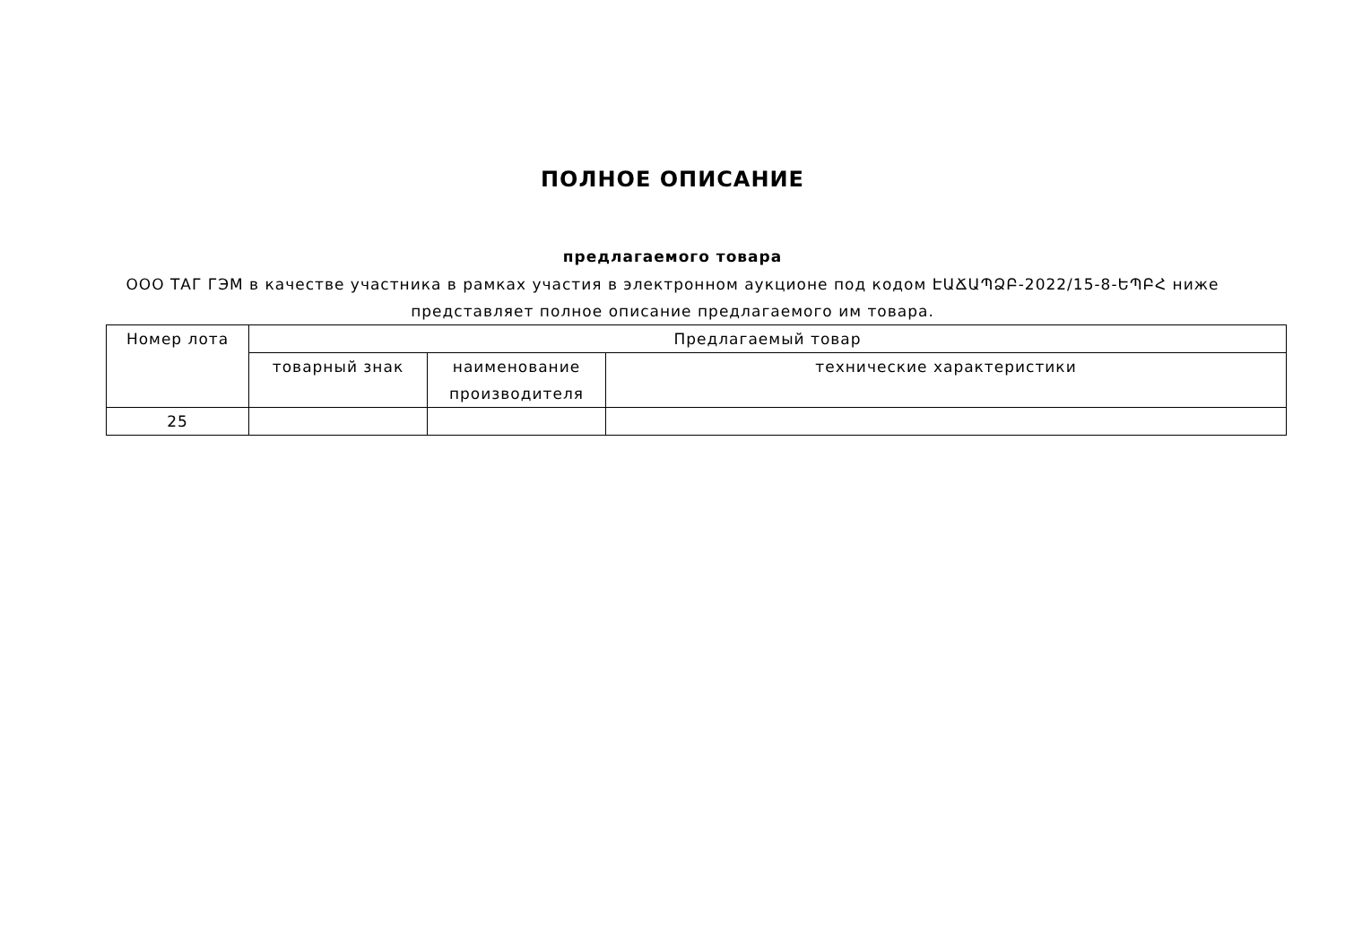ПОЛНОЕ ОПИСАНИЕ
предлагаемого товара
ООО ТАГ ГЭМ в качестве участника в рамках участия в электронном аукционе под кодом ԷԱՃԱՊՁԲ-2022/15-8-ԵՊԲՀ ниже представляет полное описание предлагаемого им товара.
| Номер лота | Предлагаемый товар | | |
| | товарный знак | наименование производителя | технические характеристики |
| 25 | | | |